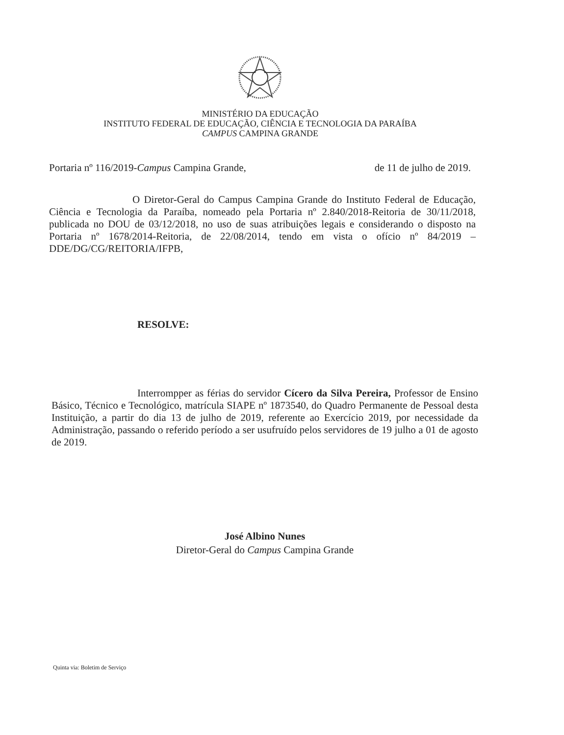MINISTÉRIO DA EDUCAÇÃO
INSTITUTO FEDERAL DE EDUCAÇÃO, CIÊNCIA E TECNOLOGIA DA PARAÍBA
CAMPUS CAMPINA GRANDE
Portaria nº 116/2019-Campus Campina Grande, de 11 de julho de 2019.
O Diretor-Geral do Campus Campina Grande do Instituto Federal de Educação, Ciência e Tecnologia da Paraíba, nomeado pela Portaria nº 2.840/2018-Reitoria de 30/11/2018, publicada no DOU de 03/12/2018, no uso de suas atribuições legais e considerando o disposto na Portaria nº 1678/2014-Reitoria, de 22/08/2014, tendo em vista o ofício nº 84/2019 – DDE/DG/CG/REITORIA/IFPB,
RESOLVE:
Interrompper as férias do servidor Cícero da Silva Pereira, Professor de Ensino Básico, Técnico e Tecnológico, matrícula SIAPE nº 1873540, do Quadro Permanente de Pessoal desta Instituição, a partir do dia 13 de julho de 2019, referente ao Exercício 2019, por necessidade da Administração, passando o referido período a ser usufruído pelos servidores de 19 julho a 01 de agosto de 2019.
José Albino Nunes
Diretor-Geral do Campus Campina Grande
Quinta via: Boletim de Serviço